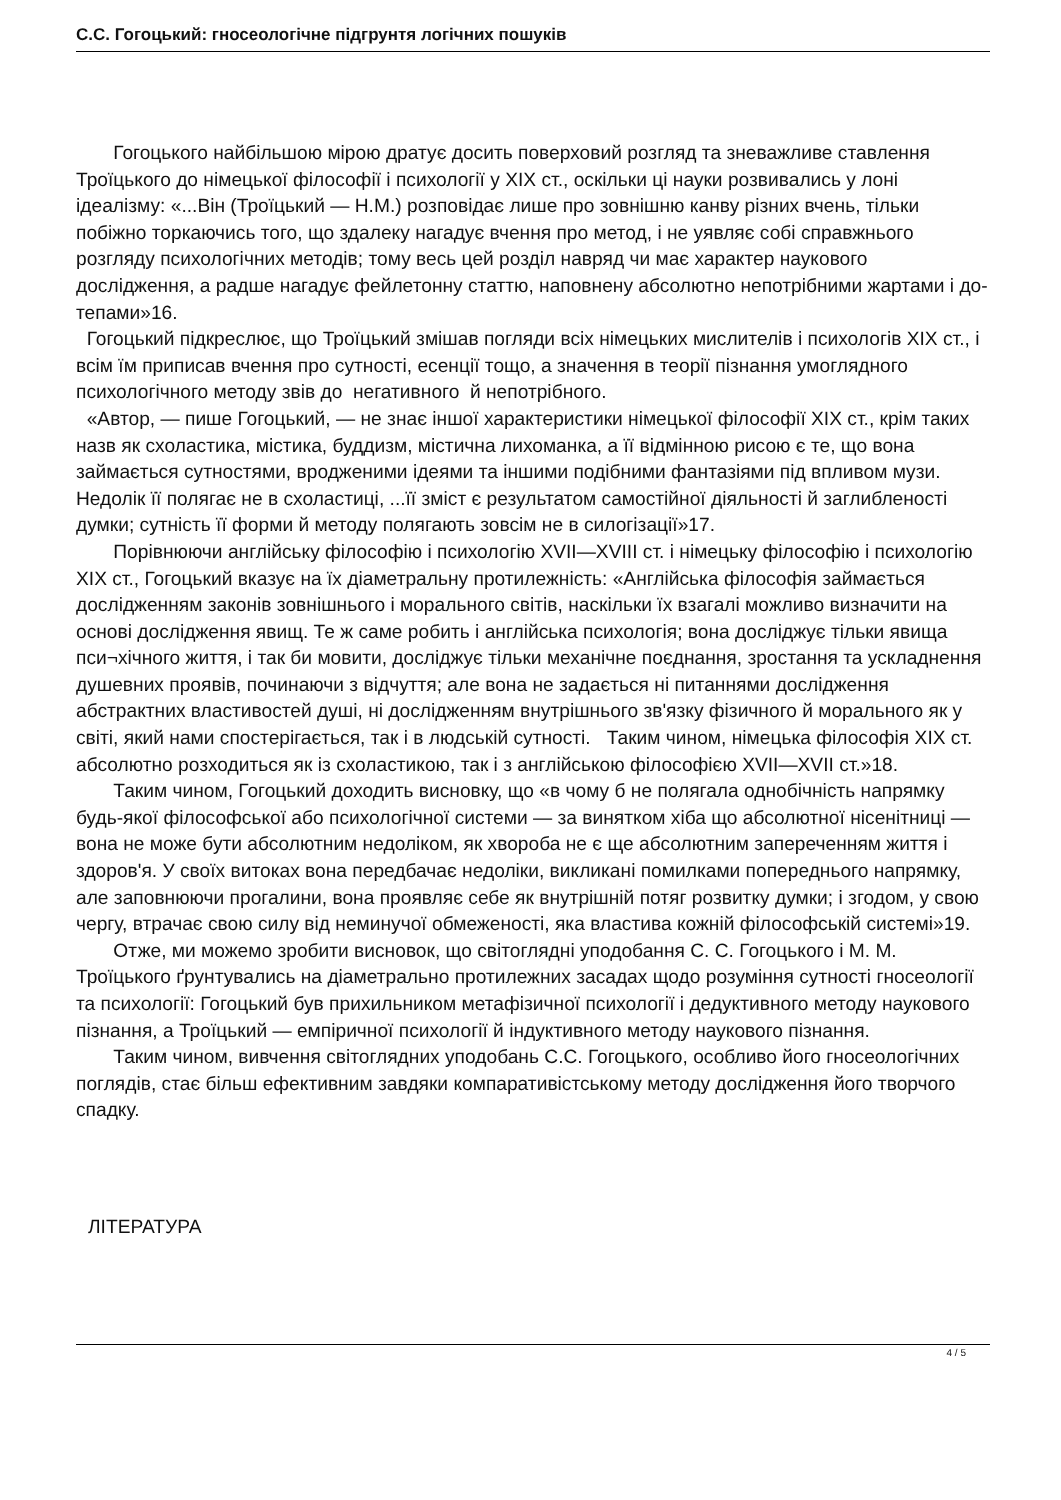С.С. Гогоцький: гносеологічне підгрунтя логічних пошуків
Гогоцького найбільшою мірою дратує досить поверховий розгляд та зневажливе ставлення Троїцького до німецької філософії і психології у XIX ст., оскільки ці науки розвивались у лоні ідеалізму: «...Він (Троїцький — Н.М.) розповідає лише про зовнішню канву різних вчень, тільки побіжно торкаючись того, що здалеку нагадує вчення про метод, і не уявляє собі справжнього розгляду психологічних методів; тому весь цей розділ навряд чи має характер наукового дослідження, а радше нагадує фейлетонну статтю, наповнену абсолютно непотрібними жартами і до-тепами»16.
Гогоцький підкреслює, що Троїцький змішав погляди всіх німецьких мислителів і психологів XIX ст., і всім їм приписав вчення про сутності, есенції тощо, а значення в теорії пізнання умоглядного психологічного методу звів до негативного й непотрібного.
«Автор, — пише Гогоцький, — не знає іншої характеристики німецької філософії XIX ст., крім таких назв як схоластика, містика, буддизм, містична лихоманка, а її відмінною рисою є те, що вона займається сутностями, вродженими ідеями та іншими подібними фантазіями під впливом музи. Недолік її полягає не в схоластиці, ...її зміст є результатом самостійної діяльності й заглибленості думки; сутність її форми й методу полягають зовсім не в силогізації»17.
Порівнюючи англійську філософію і психологію XVII—XVIII ст. і німецьку філософію і психологію XIX ст., Гогоцький вказує на їх діаметральну протилежність: «Англійська філософія займається дослідженням законів зовнішнього і морального світів, наскільки їх взагалі можливо визначити на основі дослідження явищ. Те ж саме робить і англійська психологія; вона досліджує тільки явища пси¬хічного життя, і так би мовити, досліджує тільки механічне поєднання, зростання та ускладнення душевних проявів, починаючи з відчуття; але вона не задається ні питаннями дослідження абстрактних властивостей душі, ні дослідженням внутрішнього зв'язку фізичного й морального як у світі, який нами спостерігається, так і в людській сутності. Таким чином, німецька філософія XIX ст. абсолютно розходиться як із схоластикою, так і з англійською філософією XVII—XVII ст.»18.
Таким чином, Гогоцький доходить висновку, що «в чому б не полягала однобічність напрямку будь-якої філософської або психологічної системи — за винятком хіба що абсолютної нісенітниці — вона не може бути абсолютним недоліком, як хвороба не є ще абсолютним запереченням життя і здоров'я. У своїх витоках вона передбачає недоліки, викликані помилками попереднього напрямку, але заповнюючи прогалини, вона проявляє себе як внутрішній потяг розвитку думки; і згодом, у свою чергу, втрачає свою силу від неминучої обмеженості, яка властива кожній філософській системі»19.
Отже, ми можемо зробити висновок, що світоглядні уподобання С. С. Гогоцького і М. М. Троїцького ґрунтувались на діаметрально протилежних засадах щодо розуміння сутності гносеології та психології: Гогоцький був прихильником метафізичної психології і дедуктивного методу наукового пізнання, а Троїцький — емпіричної психології й індуктивного методу наукового пізнання.
Таким чином, вивчення світоглядних уподобань С.С. Гогоцького, особливо його гносеологічних поглядів, стає більш ефективним завдяки компаративістському методу дослідження його творчого спадку.
ЛІТЕРАТУРА
4 / 5